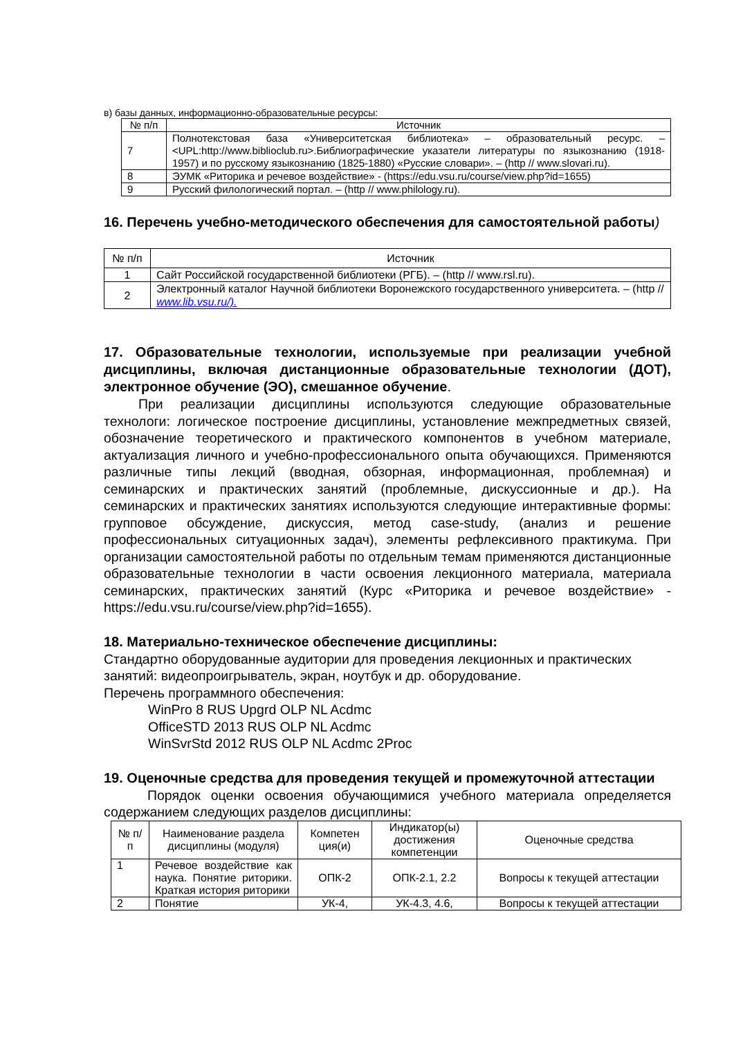в) базы данных, информационно-образовательные ресурсы:
| № п/п | Источник |
| --- | --- |
| 7 | Полнотекстовая база «Университетская библиотека» – образовательный ресурс. – <UPL:http://www.biblioclub.ru>.Библиографические указатели литературы по языкознанию (1918-1957) и по русскому языкознанию (1825-1880) «Русские словари». – (http // www.slovari.ru). |
| 8 | ЭУМК «Риторика и речевое воздействие» - (https://edu.vsu.ru/course/view.php?id=1655) |
| 9 | Русский филологический портал. – (http // www.philology.ru). |
16. Перечень учебно-методического обеспечения для самостоятельной работы)
| № п/п | Источник |
| --- | --- |
| 1 | Сайт Российской государственной библиотеки (РГБ). – (http // www.rsl.ru). |
| 2 | Электронный каталог Научной библиотеки Воронежского государственного университета. – (http // www.lib.vsu.ru/). |
17. Образовательные технологии, используемые при реализации учебной дисциплины, включая дистанционные образовательные технологии (ДОТ), электронное обучение (ЭО), смешанное обучение.
При реализации дисциплины используются следующие образовательные технологи: логическое построение дисциплины, установление межпредметных связей, обозначение теоретического и практического компонентов в учебном материале, актуализация личного и учебно-профессионального опыта обучающихся. Применяются различные типы лекций (вводная, обзорная, информационная, проблемная) и семинарских и практических занятий (проблемные, дискуссионные и др.). На семинарских и практических занятиях используются следующие интерактивные формы: групповое обсуждение, дискуссия, метод case-study, (анализ и решение профессиональных ситуационных задач), элементы рефлексивного практикума. При организации самостоятельной работы по отдельным темам применяются дистанционные образовательные технологии в части освоения лекционного материала, материала семинарских, практических занятий (Курс «Риторика и речевое воздействие» - https://edu.vsu.ru/course/view.php?id=1655).
18. Материально-техническое обеспечение дисциплины:
Стандартно оборудованные аудитории для проведения лекционных и практических занятий: видеопроигрыватель, экран, ноутбук и др. оборудование.
Перечень программного обеспечения:
WinPro 8 RUS Upgrd OLP NL Acdmc
OfficeSTD 2013 RUS OLP NL Acdmc
WinSvrStd 2012 RUS OLP NL Acdmc 2Proc
19. Оценочные средства для проведения текущей и промежуточной аттестации
Порядок оценки освоения обучающимися учебного материала определяется содержанием следующих разделов дисциплины:
| № п/п | Наименование раздела дисциплины (модуля) | Компетен ция(и) | Индикатор(ы) достижения компетенции | Оценочные средства |
| --- | --- | --- | --- | --- |
| 1 | Речевое воздействие как наука. Понятие риторики. Краткая история риторики | ОПК-2 | ОПК-2.1, 2.2 | Вопросы к текущей аттестации |
| 2 | Понятие | УК-4, | УК-4.3, 4.6, | Вопросы к текущей аттестации |